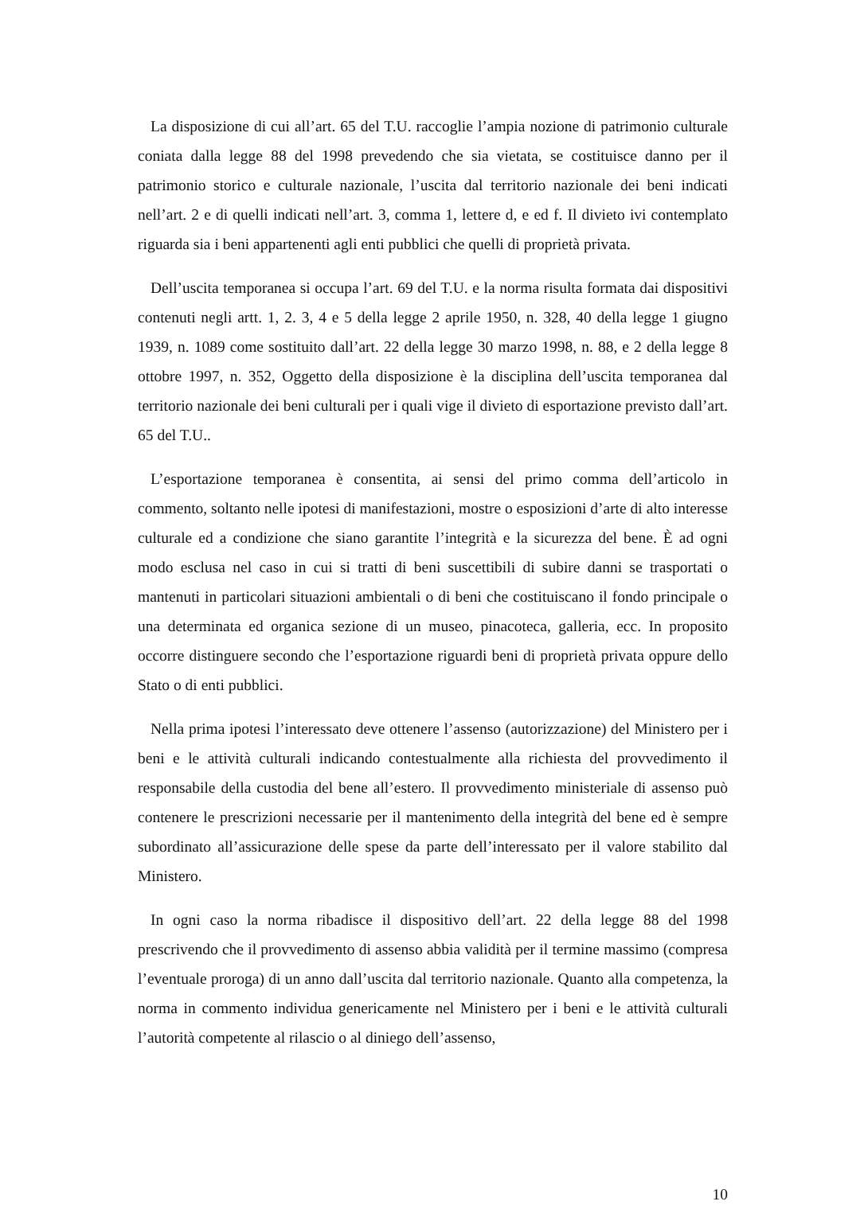La disposizione di cui all’art. 65 del T.U. raccoglie l’ampia nozione di patrimonio culturale coniata dalla legge 88 del 1998 prevedendo che sia vietata, se costituisce danno per il patrimonio storico e culturale nazionale, l’uscita dal territorio nazionale dei beni indicati nell’art. 2 e di quelli indicati nell’art. 3, comma 1, lettere d, e ed f. Il divieto ivi contemplato riguarda sia i beni appartenenti agli enti pubblici che quelli di proprietà privata.
Dell’uscita temporanea si occupa l’art. 69 del T.U. e la norma risulta formata dai dispositivi contenuti negli artt. 1, 2. 3, 4 e 5 della legge 2 aprile 1950, n. 328, 40 della legge 1 giugno 1939, n. 1089 come sostituito dall’art. 22 della legge 30 marzo 1998, n. 88, e 2 della legge 8 ottobre 1997, n. 352, Oggetto della disposizione è la disciplina dell’uscita temporanea dal territorio nazionale dei beni culturali per i quali vige il divieto di esportazione previsto dall’art. 65 del T.U..
L’esportazione temporanea è consentita, ai sensi del primo comma dell’articolo in commento, soltanto nelle ipotesi di manifestazioni, mostre o esposizioni d’arte di alto interesse culturale ed a condizione che siano garantite l’integrità e la sicurezza del bene. È ad ogni modo esclusa nel caso in cui si tratti di beni suscettibili di subire danni se trasportati o mantenuti in particolari situazioni ambientali o di beni che costituiscano il fondo principale o una determinata ed organica sezione di un museo, pinacoteca, galleria, ecc. In proposito occorre distinguere secondo che l’esportazione riguardi beni di proprietà privata oppure dello Stato o di enti pubblici.
Nella prima ipotesi l’interessato deve ottenere l’assenso (autorizzazione) del Ministero per i beni e le attività culturali indicando contestualmente alla richiesta del provvedimento il responsabile della custodia del bene all’estero. Il provvedimento ministeriale di assenso può contenere le prescrizioni necessarie per il mantenimento della integrità del bene ed è sempre subordinato all’assicurazione delle spese da parte dell’interessato per il valore stabilito dal Ministero.
In ogni caso la norma ribadisce il dispositivo dell’art. 22 della legge 88 del 1998 prescrivendo che il provvedimento di assenso abbia validità per il termine massimo (compresa l’eventuale proroga) di un anno dall’uscita dal territorio nazionale. Quanto alla competenza, la norma in commento individua genericamente nel Ministero per i beni e le attività culturali l’autorità competente al rilascio o al diniego dell’assenso,
10